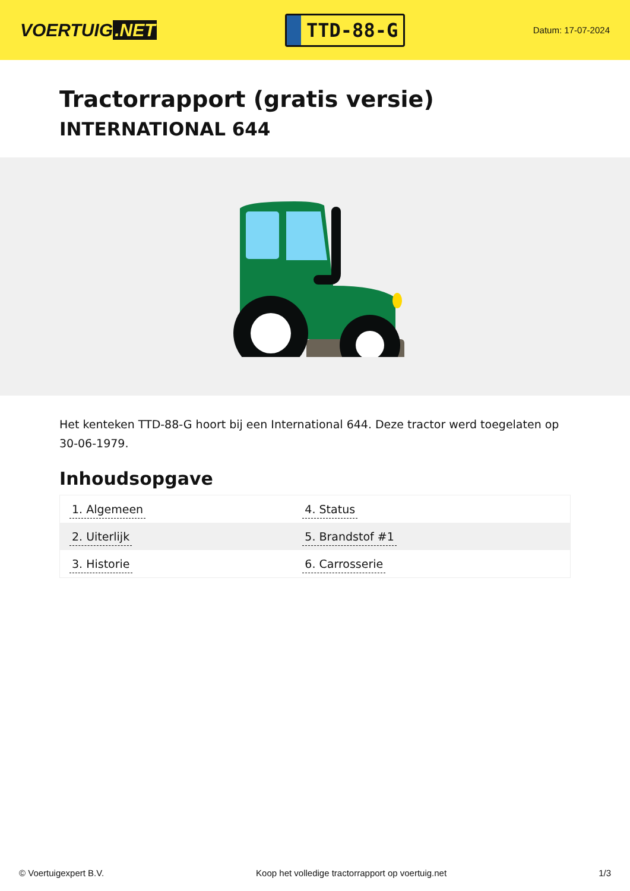VOERTUIG.NET
TTD-88-G
Datum: 17-07-2024
Tractorrapport (gratis versie)
INTERNATIONAL 644
Het kenteken TTD-88-G hoort bij een International 644. Deze tractor werd toegelaten op 30-06-1979.
Inhoudsopgave
| 1. Algemeen | 4. Status |
| 2. Uiterlijk | 5. Brandstof #1 |
| 3. Historie | 6. Carrosserie |
© Voertuigexpert B.V. Koop het volledige tractorrapport op voertuig.net 1/3